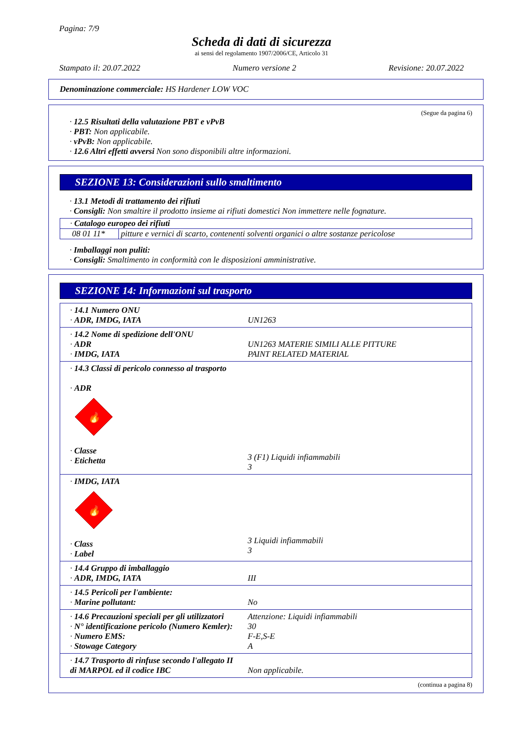Pagina: 7/9
Scheda di dati di sicurezza
ai sensi del regolamento 1907/2006/CE, Articolo 31
Stampato il: 20.07.2022 Numero versione 2 Revisione: 20.07.2022
Denominazione commerciale: HS Hardener LOW VOC
(Segue da pagina 6)
· 12.5 Risultati della valutazione PBT e vPvB
· PBT: Non applicabile.
· vPvB: Non applicabile.
· 12.6 Altri effetti avversi Non sono disponibili altre informazioni.
SEZIONE 13: Considerazioni sullo smaltimento
· 13.1 Metodi di trattamento dei rifiuti
· Consigli: Non smaltire il prodotto insieme ai rifiuti domestici Non immettere nelle fognature.
| · Catalogo europeo dei rifiuti | |
| 08 01 11* | pitture e vernici di scarto, contenenti solventi organici o altre sostanze pericolose |
· Imballaggi non puliti:
· Consigli: Smaltimento in conformità con le disposizioni amministrative.
SEZIONE 14: Informazioni sul trasporto
| · 14.1 Numero ONU · ADR, IMDG, IATA | UN1263 |
| · 14.2 Nome di spedizione dell'ONU · ADR · IMDG, IATA | UN1263 MATERIE SIMILI ALLE PITTURE PAINT RELATED MATERIAL |
| · 14.3 Classi di pericolo connesso al trasporto · ADR 🔥 · Classe · Etichetta | 3 (F1) Liquidi infiammabili 3 |
| · IMDG, IATA 🔥 · Class · Label | 3 Liquidi infiammabili 3 |
| · 14.4 Gruppo di imballaggio · ADR, IMDG, IATA | III |
| · 14.5 Pericoli per l'ambiente: · Marine pollutant: | No |
| · 14.6 Precauzioni speciali per gli utilizzatori · N° identificazione pericolo (Numero Kemler): · Numero EMS: · Stowage Category | Attenzione: Liquidi infiammabili 30 F-E,S-E A |
| · 14.7 Trasporto di rinfuse secondo l'allegato II di MARPOL ed il codice IBC | Non applicabile. |
(continua a pagina 8)